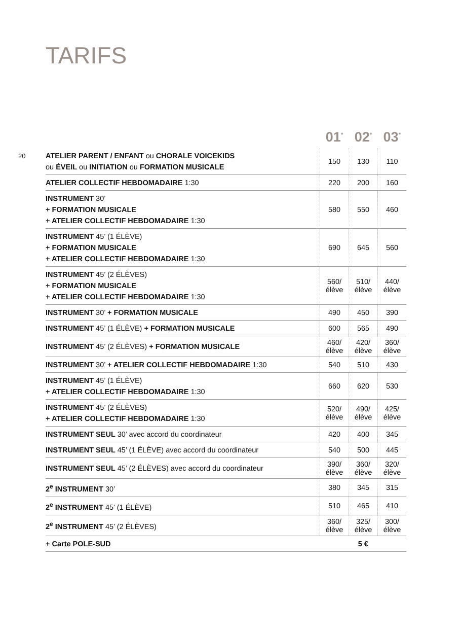TARIFS
20
| | 01<sup>*</sup> | 02<sup>*</sup> | 03<sup>*</sup> |
| --- | --- | --- | --- |
| ATELIER PARENT / ENFANT ou CHORALE VOICEKIDS ou ÉVEIL ou INITIATION ou FORMATION MUSICALE | 150 | 130 | 110 |
| ATELIER COLLECTIF HEBDOMADAIRE 1:30 | 220 | 200 | 160 |
| INSTRUMENT 30’ + FORMATION MUSICALE + ATELIER COLLECTIF HEBDOMADAIRE 1:30 | 580 | 550 | 460 |
| INSTRUMENT 45’ (1 ÉLÈVE) + FORMATION MUSICALE + ATELIER COLLECTIF HEBDOMADAIRE 1:30 | 690 | 645 | 560 |
| INSTRUMENT 45’ (2 ÉLÈVES) + FORMATION MUSICALE + ATELIER COLLECTIF HEBDOMADAIRE 1:30 | 560/ élève | 510/ élève | 440/ élève |
| INSTRUMENT 30’ + FORMATION MUSICALE | 490 | 450 | 390 |
| INSTRUMENT 45’ (1 ÉLÈVE) + FORMATION MUSICALE | 600 | 565 | 490 |
| INSTRUMENT 45’ (2 ÉLÈVES) + FORMATION MUSICALE | 460/ élève | 420/ élève | 360/ élève |
| INSTRUMENT 30’ + ATELIER COLLECTIF HEBDOMADAIRE 1:30 | 540 | 510 | 430 |
| INSTRUMENT 45’ (1 ÉLÈVE) + ATELIER COLLECTIF HEBDOMADAIRE 1:30 | 660 | 620 | 530 |
| INSTRUMENT 45’ (2 ÉLÈVES) + ATELIER COLLECTIF HEBDOMADAIRE 1:30 | 520/ élève | 490/ élève | 425/ élève |
| INSTRUMENT SEUL 30’ avec accord du coordinateur | 420 | 400 | 345 |
| INSTRUMENT SEUL 45’ (1 ÉLÈVE) avec accord du coordinateur | 540 | 500 | 445 |
| INSTRUMENT SEUL 45’ (2 ÉLÈVES) avec accord du coordinateur | 390/ élève | 360/ élève | 320/ élève |
| 2<sup>e</sup> INSTRUMENT 30’ | 380 | 345 | 315 |
| 2<sup>e</sup> INSTRUMENT 45’ (1 ÉLÈVE) | 510 | 465 | 410 |
| 2<sup>e</sup> INSTRUMENT 45’ (2 ÉLÈVES) | 360/ élève | 325/ élève | 300/ élève |
| + Carte POLE-SUD | 5 € | | |